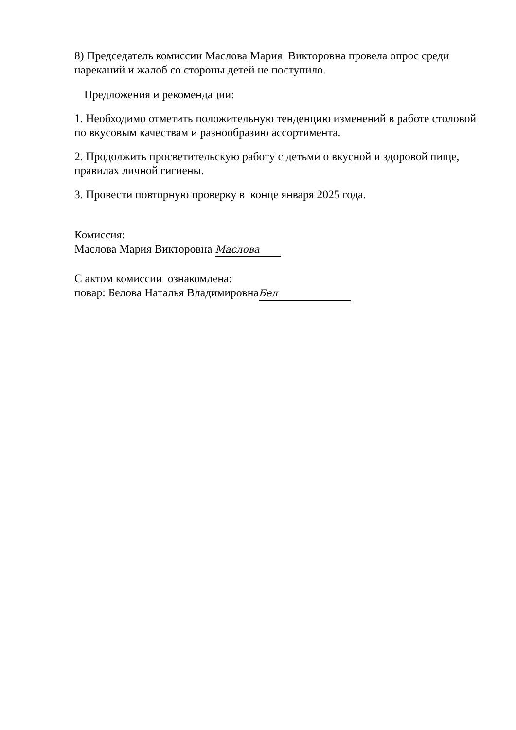8) Председатель комиссии Маслова Мария Викторовна провела опрос среди нареканий и жалоб со стороны детей не поступило.
Предложения и рекомендации:
1. Необходимо отметить положительную тенденцию изменений в работе столовой по вкусовым качествам и разнообразию ассортимента.
2. Продолжить просветительскую работу с детьми о вкусной и здоровой пище, правилах личной гигиены.
3. Провести повторную проверку в конце января 2025 года.
Комиссия:
Маслова Мария Викторовна Маслова
С актом комиссии ознакомлена:
повар: Белова Наталья Владимировна Бел